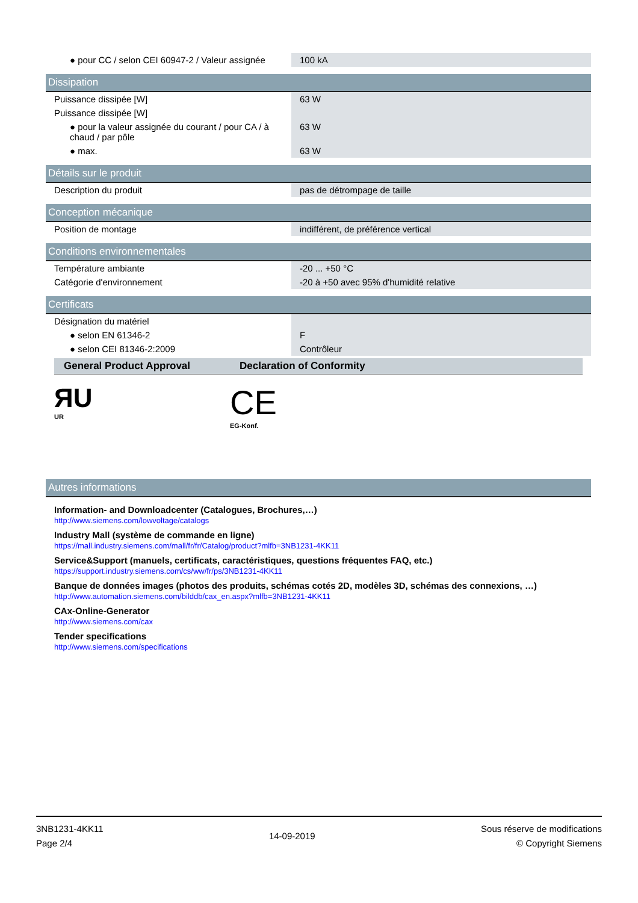| ● pour CC / selon CEI 60947-2 / Valeur assignée | 100 kA |
Dissipation
| Puissance dissipée [W] | 63 W |
| Puissance dissipée [W] | |
| ● pour la valeur assignée du courant / pour CA / à chaud / par pôle | 63 W |
| ● max. | 63 W |
Détails sur le produit
| Description du produit | pas de détrompage de taille |
Conception mécanique
| Position de montage | indifférent, de préférence vertical |
Conditions environnementales
| Température ambiante | -20 ... +50 °C |
| Catégorie d'environnement | -20 à +50 avec 95% d'humidité relative |
Certificats
| Désignation du matériel | |
| ● selon EN 61346-2 | F |
| ● selon CEI 81346-2:2009 | Contrôleur |
General Product Approval Declaration of Conformity
ЯU
UR
CE
EG-Konf.
Autres informations
Information- and Downloadcenter (Catalogues, Brochures,…)
http://www.siemens.com/lowvoltage/catalogs
Industry Mall (système de commande en ligne)
https://mall.industry.siemens.com/mall/fr/fr/Catalog/product?mlfb=3NB1231-4KK11
Service&Support (manuels, certificats, caractéristiques, questions fréquentes FAQ, etc.)
https://support.industry.siemens.com/cs/ww/fr/ps/3NB1231-4KK11
Banque de données images (photos des produits, schémas cotés 2D, modèles 3D, schémas des connexions, …)
http://www.automation.siemens.com/bilddb/cax_en.aspx?mlfb=3NB1231-4KK11
CAx-Online-Generator
http://www.siemens.com/cax
Tender specifications
http://www.siemens.com/specifications
3NB1231-4KK11
Page 2/4
14-09-2019
Sous réserve de modifications
© Copyright Siemens